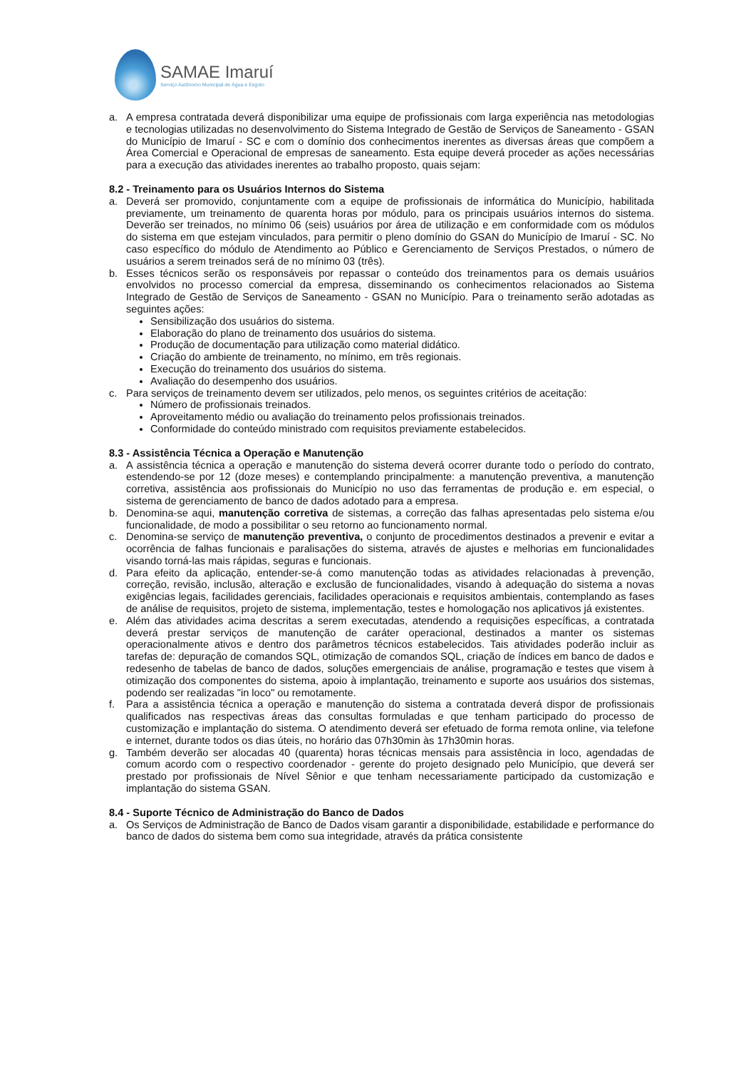SAMAE Imaruí
Serviço Autônomo Municipal de Água e Esgoto
a. A empresa contratada deverá disponibilizar uma equipe de profissionais com larga experiência nas metodologias e tecnologias utilizadas no desenvolvimento do Sistema Integrado de Gestão de Serviços de Saneamento - GSAN do Município de Imaruí - SC e com o domínio dos conhecimentos inerentes as diversas áreas que compõem a Área Comercial e Operacional de empresas de saneamento. Esta equipe deverá proceder as ações necessárias para a execução das atividades inerentes ao trabalho proposto, quais sejam:
8.2 - Treinamento para os Usuários Internos do Sistema
a. Deverá ser promovido, conjuntamente com a equipe de profissionais de informática do Município, habilitada previamente, um treinamento de quarenta horas por módulo, para os principais usuários internos do sistema. Deverão ser treinados, no mínimo 06 (seis) usuários por área de utilização e em conformidade com os módulos do sistema em que estejam vinculados, para permitir o pleno domínio do GSAN do Município de Imaruí - SC. No caso específico do módulo de Atendimento ao Público e Gerenciamento de Serviços Prestados, o número de usuários a serem treinados será de no mínimo 03 (três).
b. Esses técnicos serão os responsáveis por repassar o conteúdo dos treinamentos para os demais usuários envolvidos no processo comercial da empresa, disseminando os conhecimentos relacionados ao Sistema Integrado de Gestão de Serviços de Saneamento - GSAN no Município. Para o treinamento serão adotadas as seguintes ações:
Sensibilização dos usuários do sistema.
Elaboração do plano de treinamento dos usuários do sistema.
Produção de documentação para utilização como material didático.
Criação do ambiente de treinamento, no mínimo, em três regionais.
Execução do treinamento dos usuários do sistema.
Avaliação do desempenho dos usuários.
c. Para serviços de treinamento devem ser utilizados, pelo menos, os seguintes critérios de aceitação:
Número de profissionais treinados.
Aproveitamento médio ou avaliação do treinamento pelos profissionais treinados.
Conformidade do conteúdo ministrado com requisitos previamente estabelecidos.
8.3 - Assistência Técnica a Operação e Manutenção
a. A assistência técnica a operação e manutenção do sistema deverá ocorrer durante todo o período do contrato, estendendo-se por 12 (doze meses) e contemplando principalmente: a manutenção preventiva, a manutenção corretiva, assistência aos profissionais do Município no uso das ferramentas de produção e. em especial, o sistema de gerenciamento de banco de dados adotado para a empresa.
b. Denomina-se aqui, manutenção corretiva de sistemas, a correção das falhas apresentadas pelo sistema e/ou funcionalidade, de modo a possibilitar o seu retorno ao funcionamento normal.
c. Denomina-se serviço de manutenção preventiva, o conjunto de procedimentos destinados a prevenir e evitar a ocorrência de falhas funcionais e paralisações do sistema, através de ajustes e melhorias em funcionalidades visando torná-las mais rápidas, seguras e funcionais.
d. Para efeito da aplicação, entender-se-á como manutenção todas as atividades relacionadas à prevenção, correção, revisão, inclusão, alteração e exclusão de funcionalidades, visando à adequação do sistema a novas exigências legais, facilidades gerenciais, facilidades operacionais e requisitos ambientais, contemplando as fases de análise de requisitos, projeto de sistema, implementação, testes e homologação nos aplicativos já existentes.
e. Além das atividades acima descritas a serem executadas, atendendo a requisições específicas, a contratada deverá prestar serviços de manutenção de caráter operacional, destinados a manter os sistemas operacionalmente ativos e dentro dos parâmetros técnicos estabelecidos. Tais atividades poderão incluir as tarefas de: depuração de comandos SQL, otimização de comandos SQL, criação de índices em banco de dados e redesenho de tabelas de banco de dados, soluções emergenciais de análise, programação e testes que visem à otimização dos componentes do sistema, apoio à implantação, treinamento e suporte aos usuários dos sistemas, podendo ser realizadas "in loco" ou remotamente.
f. Para a assistência técnica a operação e manutenção do sistema a contratada deverá dispor de profissionais qualificados nas respectivas áreas das consultas formuladas e que tenham participado do processo de customização e implantação do sistema. O atendimento deverá ser efetuado de forma remota online, via telefone e internet, durante todos os dias úteis, no horário das 07h30min às 17h30min horas.
g. Também deverão ser alocadas 40 (quarenta) horas técnicas mensais para assistência in loco, agendadas de comum acordo com o respectivo coordenador - gerente do projeto designado pelo Município, que deverá ser prestado por profissionais de Nível Sênior e que tenham necessariamente participado da customização e implantação do sistema GSAN.
8.4 - Suporte Técnico de Administração do Banco de Dados
a. Os Serviços de Administração de Banco de Dados visam garantir a disponibilidade, estabilidade e performance do banco de dados do sistema bem como sua integridade, através da prática consistente